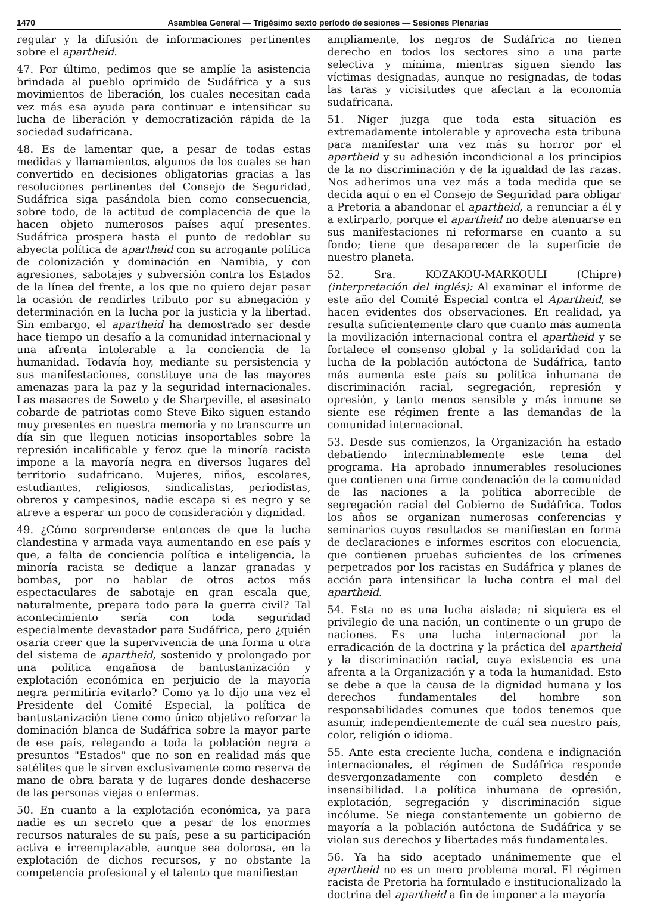1470 Asamblea General — Trigésimo sexto período de sesiones — Sesiones Plenarias
regular y la difusión de informaciones pertinentes sobre el apartheid.
47. Por último, pedimos que se amplíe la asistencia brindada al pueblo oprimido de Sudáfrica y a sus movimientos de liberación, los cuales necesitan cada vez más esa ayuda para continuar e intensificar su lucha de liberación y democratización rápida de la sociedad sudafricana.
48. Es de lamentar que, a pesar de todas estas medidas y llamamientos, algunos de los cuales se han convertido en decisiones obligatorias gracias a las resoluciones pertinentes del Consejo de Seguridad, Sudáfrica siga pasándola bien como consecuencia, sobre todo, de la actitud de complacencia de que la hacen objeto numerosos países aquí presentes. Sudáfrica prospera hasta el punto de redoblar su abyecta política de apartheid con su arrogante política de colonización y dominación en Namibia, y con agresiones, sabotajes y subversión contra los Estados de la línea del frente, a los que no quiero dejar pasar la ocasión de rendirles tributo por su abnegación y determinación en la lucha por la justicia y la libertad. Sin embargo, el apartheid ha demostrado ser desde hace tiempo un desafío a la comunidad internacional y una afrenta intolerable a la conciencia de la humanidad. Todavía hoy, mediante su persistencia y sus manifestaciones, constituye una de las mayores amenazas para la paz y la seguridad internacionales. Las masacres de Soweto y de Sharpeville, el asesinato cobarde de patriotas como Steve Biko siguen estando muy presentes en nuestra memoria y no transcurre un día sin que lleguen noticias insoportables sobre la represión incalificable y feroz que la minoría racista impone a la mayoría negra en diversos lugares del territorio sudafricano. Mujeres, niños, escolares, estudiantes, religiosos, sindicalistas, periodistas, obreros y campesinos, nadie escapa si es negro y se atreve a esperar un poco de consideración y dignidad.
49. ¿Cómo sorprenderse entonces de que la lucha clandestina y armada vaya aumentando en ese país y que, a falta de conciencia política e inteligencia, la minoría racista se dedique a lanzar granadas y bombas, por no hablar de otros actos más espectaculares de sabotaje en gran escala que, naturalmente, prepara todo para la guerra civil? Tal acontecimiento sería con toda seguridad especialmente devastador para Sudáfrica, pero ¿quién osaría creer que la supervivencia de una forma u otra del sistema de apartheid, sostenido y prolongado por una política engañosa de bantustanización y explotación económica en perjuicio de la mayoría negra permitiría evitarlo? Como ya lo dijo una vez el Presidente del Comité Especial, la política de bantustanización tiene como único objetivo reforzar la dominación blanca de Sudáfrica sobre la mayor parte de ese país, relegando a toda la población negra a presuntos "Estados" que no son en realidad más que satélites que le sirven exclusivamente como reserva de mano de obra barata y de lugares donde deshacerse de las personas viejas o enfermas.
50. En cuanto a la explotación económica, ya para nadie es un secreto que a pesar de los enormes recursos naturales de su país, pese a su participación activa e irreemplazable, aunque sea dolorosa, en la explotación de dichos recursos, y no obstante la competencia profesional y el talento que manifiestan
ampliamente, los negros de Sudáfrica no tienen derecho en todos los sectores sino a una parte selectiva y mínima, mientras siguen siendo las víctimas designadas, aunque no resignadas, de todas las taras y vicisitudes que afectan a la economía sudafricana.
51. Níger juzga que toda esta situación es extremadamente intolerable y aprovecha esta tribuna para manifestar una vez más su horror por el apartheid y su adhesión incondicional a los principios de la no discriminación y de la igualdad de las razas. Nos adherimos una vez más a toda medida que se decida aquí o en el Consejo de Seguridad para obligar a Pretoria a abandonar el apartheid, a renunciar a él y a extirparlo, porque el apartheid no debe atenuarse en sus manifestaciones ni reformarse en cuanto a su fondo; tiene que desaparecer de la superficie de nuestro planeta.
52. Sra. KOZAKOU-MARKOULI (Chipre) (interpretación del inglés): Al examinar el informe de este año del Comité Especial contra el Apartheid, se hacen evidentes dos observaciones. En realidad, ya resulta suficientemente claro que cuanto más aumenta la movilización internacional contra el apartheid y se fortalece el consenso global y la solidaridad con la lucha de la población autóctona de Sudáfrica, tanto más aumenta este país su política inhumana de discriminación racial, segregación, represión y opresión, y tanto menos sensible y más inmune se siente ese régimen frente a las demandas de la comunidad internacional.
53. Desde sus comienzos, la Organización ha estado debatiendo interminablemente este tema del programa. Ha aprobado innumerables resoluciones que contienen una firme condenación de la comunidad de las naciones a la política aborrecible de segregación racial del Gobierno de Sudáfrica. Todos los años se organizan numerosas conferencias y seminarios cuyos resultados se manifiestan en forma de declaraciones e informes escritos con elocuencia, que contienen pruebas suficientes de los crímenes perpetrados por los racistas en Sudáfrica y planes de acción para intensificar la lucha contra el mal del apartheid.
54. Esta no es una lucha aislada; ni siquiera es el privilegio de una nación, un continente o un grupo de naciones. Es una lucha internacional por la erradicación de la doctrina y la práctica del apartheid y la discriminación racial, cuya existencia es una afrenta a la Organización y a toda la humanidad. Esto se debe a que la causa de la dignidad humana y los derechos fundamentales del hombre son responsabilidades comunes que todos tenemos que asumir, independientemente de cuál sea nuestro país, color, religión o idioma.
55. Ante esta creciente lucha, condena e indignación internacionales, el régimen de Sudáfrica responde desvergonzadamente con completo desdén e insensibilidad. La política inhumana de opresión, explotación, segregación y discriminación sigue incólume. Se niega constantemente un gobierno de mayoría a la población autóctona de Sudáfrica y se violan sus derechos y libertades más fundamentales.
56. Ya ha sido aceptado unánimemente que el apartheid no es un mero problema moral. El régimen racista de Pretoria ha formulado e institucionalizado la doctrina del apartheid a fin de imponer a la mayoría